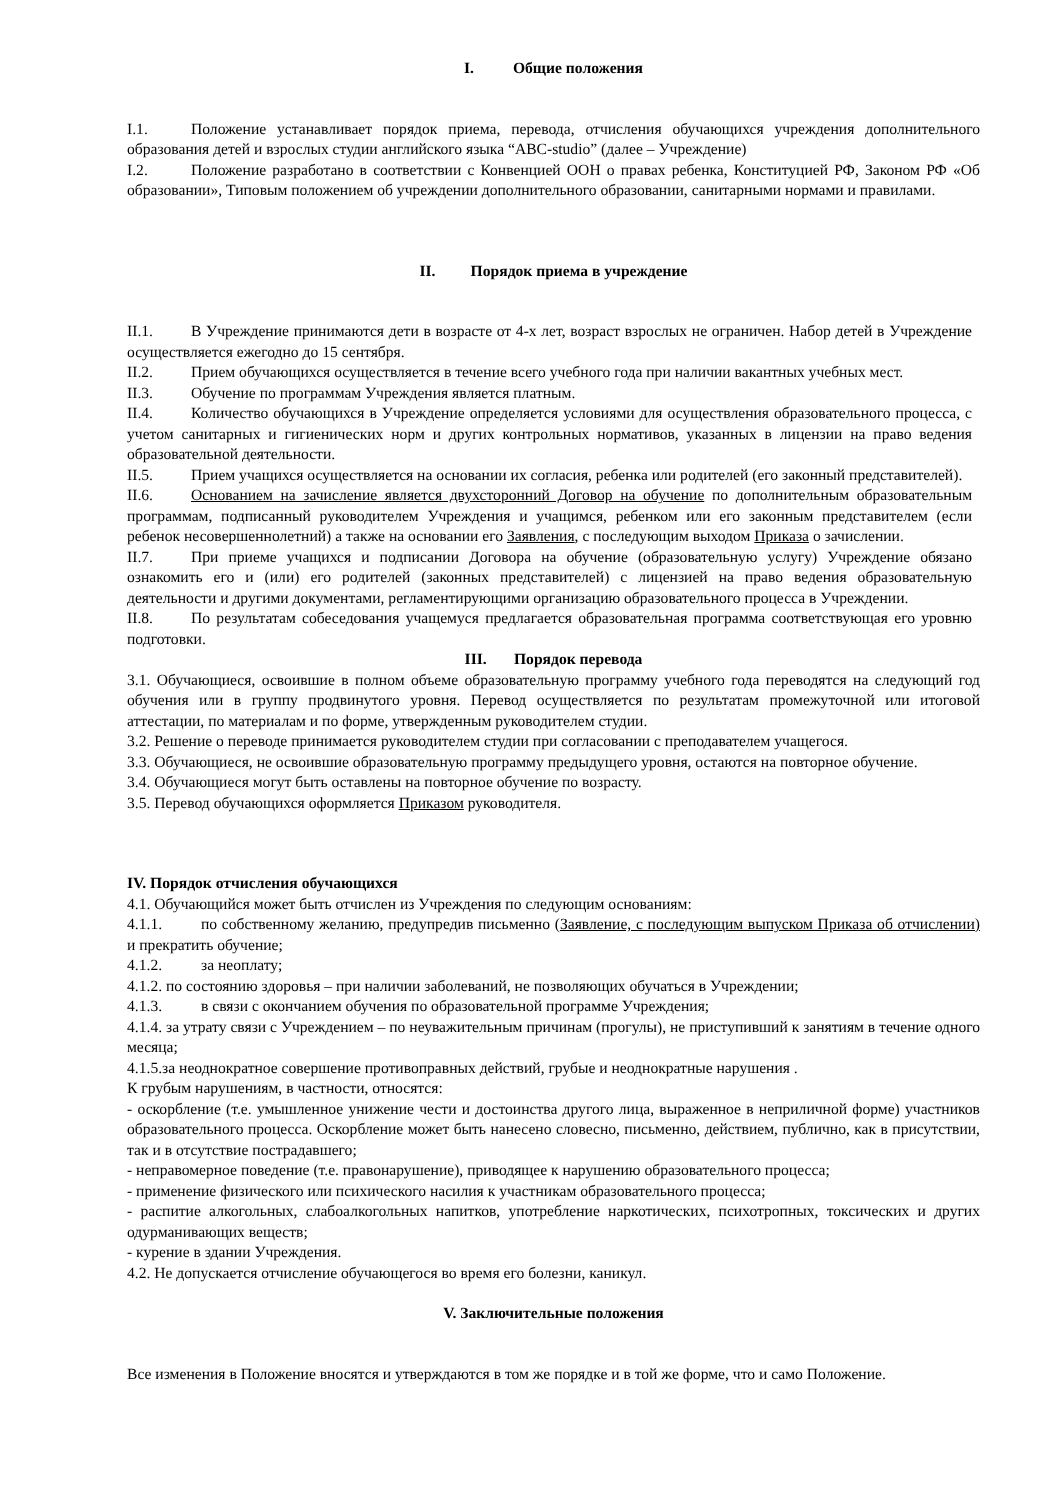I. Общие положения
I.1. Положение устанавливает порядок приема, перевода, отчисления обучающихся учреждения дополнительного образования детей и взрослых студии английского языка “ABC-studio” (далее – Учреждение)
I.2. Положение разработано в соответствии с Конвенцией ООН о правах ребенка, Конституцией РФ, Законом РФ «Об образовании», Типовым положением об учреждении дополнительного образовании, санитарными нормами и правилами.
II. Порядок приема в учреждение
II.1. В Учреждение принимаются дети в возрасте от 4-х лет, возраст взрослых не ограничен. Набор детей в Учреждение осуществляется ежегодно до 15 сентября.
II.2. Прием обучающихся осуществляется в течение всего учебного года при наличии вакантных учебных мест.
II.3. Обучение по программам Учреждения является платным.
II.4. Количество обучающихся в Учреждение определяется условиями для осуществления образовательного процесса, с учетом санитарных и гигиенических норм и других контрольных нормативов, указанных в лицензии на право ведения образовательной деятельности.
II.5. Прием учащихся осуществляется на основании их согласия, ребенка или родителей (его законный представителей).
II.6. Основанием на зачисление является двухсторонний Договор на обучение по дополнительным образовательным программам, подписанный руководителем Учреждения и учащимся, ребенком или его законным представителем (если ребенок несовершеннолетний) а также на основании его Заявления, с последующим выходом Приказа о зачислении.
II.7. При приеме учащихся и подписании Договора на обучение (образовательную услугу) Учреждение обязано ознакомить его и (или) его родителей (законных представителей) с лицензией на право ведения образовательную деятельности и другими документами, регламентирующими организацию образовательного процесса в Учреждении.
II.8. По результатам собеседования учащемуся предлагается образовательная программа соответствующая его уровню подготовки.
III. Порядок перевода
3.1. Обучающиеся, освоившие в полном объеме образовательную программу учебного года переводятся на следующий год обучения или в группу продвинутого уровня. Перевод осуществляется по результатам промежуточной или итоговой аттестации, по материалам и по форме, утвержденным руководителем студии.
3.2. Решение о переводе принимается руководителем студии при согласовании с преподавателем учащегося.
3.3. Обучающиеся, не освоившие образовательную программу предыдущего уровня, остаются на повторное обучение.
3.4. Обучающиеся могут быть оставлены на повторное обучение по возрасту.
3.5. Перевод обучающихся оформляется Приказом руководителя.
IV. Порядок отчисления обучающихся
4.1. Обучающийся может быть отчислен из Учреждения по следующим основаниям:
4.1.1. по собственному желанию, предупредив письменно (Заявление, с последующим выпуском Приказа об отчислении) и прекратить обучение;
4.1.2. за неоплату;
4.1.2. по состоянию здоровья – при наличии заболеваний, не позволяющих обучаться в Учреждении;
4.1.3. в связи с окончанием обучения по образовательной программе Учреждения;
4.1.4. за утрату связи с Учреждением – по неуважительным причинам (прогулы), не приступивший к занятиям в течение одного месяца;
4.1.5.за неоднократное совершение противоправных действий, грубые и неоднократные нарушения .
К грубым нарушениям, в частности, относятся:
- оскорбление (т.е. умышленное унижение чести и достоинства другого лица, выраженное в неприличной форме) участников образовательного процесса. Оскорбление может быть нанесено словесно, письменно, действием, публично, как в присутствии, так и в отсутствие пострадавшего;
- неправомерное поведение (т.е. правонарушение), приводящее к нарушению образовательного процесса;
- применение физического или психического насилия к участникам образовательного процесса;
- распитие алкогольных, слабоалкогольных напитков, употребление наркотических, психотропных, токсических и других одурманивающих веществ;
- курение в здании Учреждения.
4.2. Не допускается отчисление обучающегося во время его болезни, каникул.
V. Заключительные положения
Все изменения в Положение вносятся и утверждаются в том же порядке и в той же форме, что и само Положение.